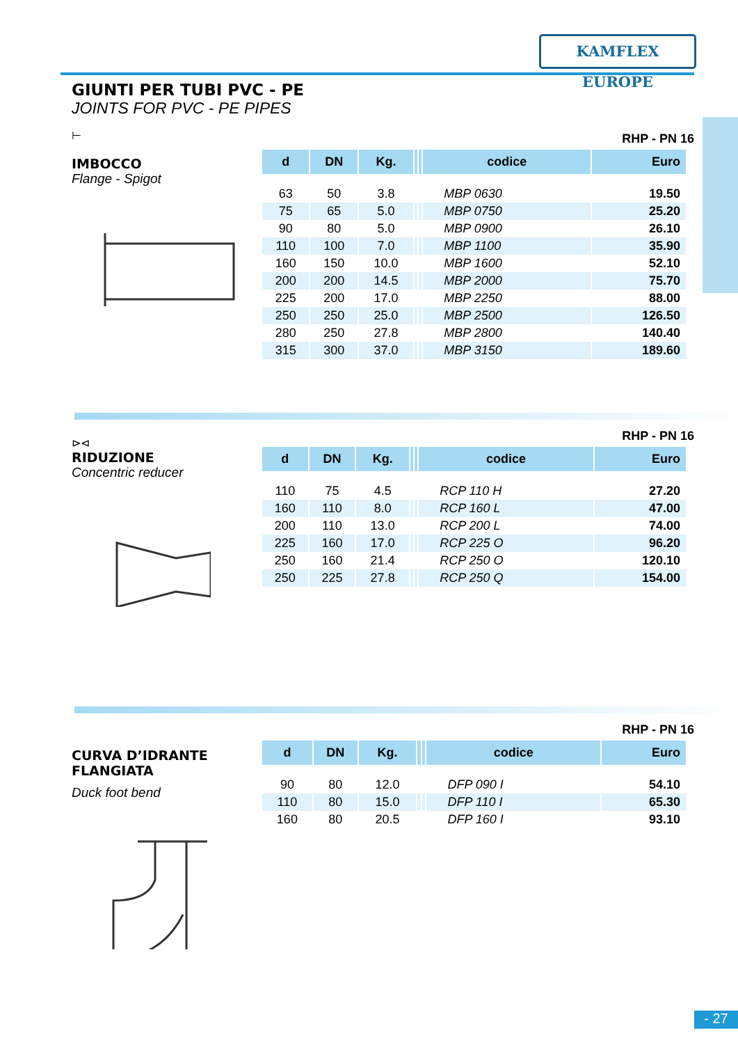KAMFLEX EUROPE
GIUNTI PER TUBI PVC - PE
JOINTS FOR PVC - PE PIPES
⊢
IMBOCCO
Flange - Spigot
RHP - PN 16
| d | DN | Kg. | | | codice | Euro |
| --- | --- | --- | --- | --- | --- | --- |
| 63 | 50 | 3.8 | | | MBP 0630 | 19.50 |
| 75 | 65 | 5.0 | | | MBP 0750 | 25.20 |
| 90 | 80 | 5.0 | | | MBP 0900 | 26.10 |
| 110 | 100 | 7.0 | | | MBP 1100 | 35.90 |
| 160 | 150 | 10.0 | | | MBP 1600 | 52.10 |
| 200 | 200 | 14.5 | | | MBP 2000 | 75.70 |
| 225 | 200 | 17.0 | | | MBP 2250 | 88.00 |
| 250 | 250 | 25.0 | | | MBP 2500 | 126.50 |
| 280 | 250 | 27.8 | | | MBP 2800 | 140.40 |
| 315 | 300 | 37.0 | | | MBP 3150 | 189.60 |
⊳⊲
RIDUZIONE
Concentric reducer
RHP - PN 16
| d | DN | Kg. | | | codice | Euro |
| --- | --- | --- | --- | --- | --- | --- |
| 110 | 75 | 4.5 | | | RCP 110 H | 27.20 |
| 160 | 110 | 8.0 | | | RCP 160 L | 47.00 |
| 200 | 110 | 13.0 | | | RCP 200 L | 74.00 |
| 225 | 160 | 17.0 | | | RCP 225 O | 96.20 |
| 250 | 160 | 21.4 | | | RCP 250 O | 120.10 |
| 250 | 225 | 27.8 | | | RCP 250 Q | 154.00 |
CURVA D’IDRANTE FLANGIATA
Duck foot bend
RHP - PN 16
| d | DN | Kg. | | | codice | Euro |
| --- | --- | --- | --- | --- | --- | --- |
| 90 | 80 | 12.0 | | | DFP 090 I | 54.10 |
| 110 | 80 | 15.0 | | | DFP 110 I | 65.30 |
| 160 | 80 | 20.5 | | | DFP 160 I | 93.10 |
- 27